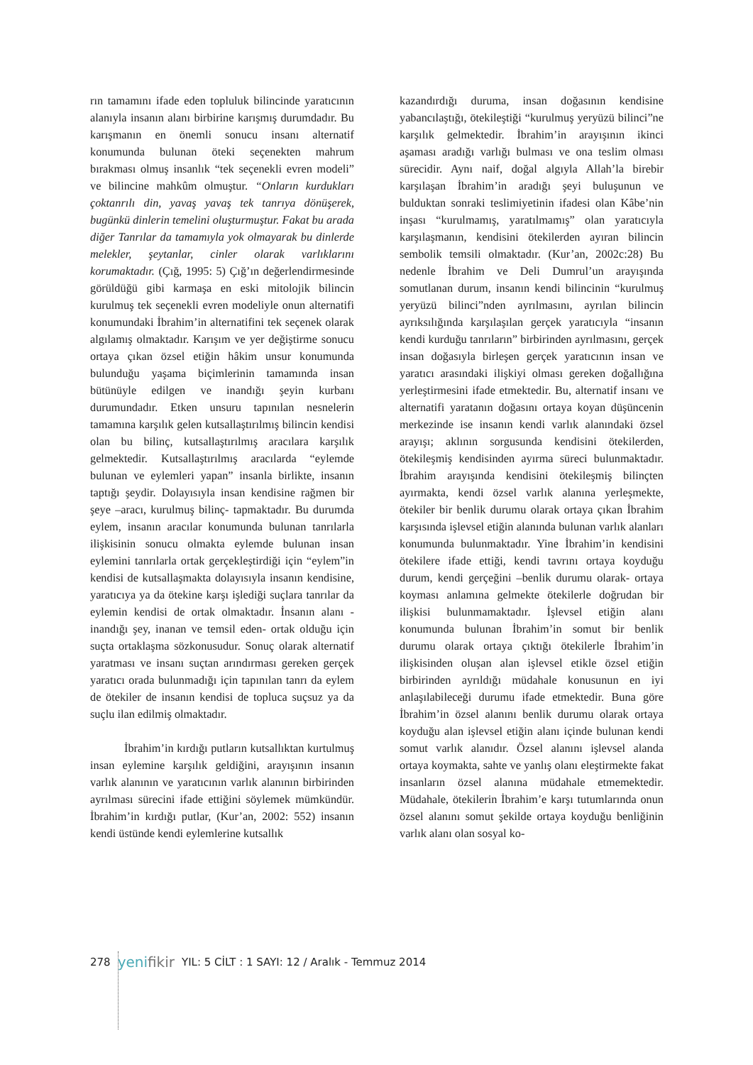rın tamamını ifade eden topluluk bilincinde yaratıcının alanıyla insanın alanı birbirine karışmış durumdadır. Bu karışmanın en önemli sonucu insanı alternatif konumunda bulunan öteki seçenekten mahrum bırakması olmuş insanlık “tek seçenekli evren modeli” ve bilincine mahkûm olmuştur. “Onların kurdukları çoktanrılı din, yavaş yavaş tek tanrıya dönüşerek, bugünkü dinlerin temelini oluşturmuştur. Fakat bu arada diğer Tanrılar da tamamıyla yok olmayarak bu dinlerde melekler, şeytanlar, cinler olarak varlıklarını korumaktadır. (Çığ, 1995: 5) Çığ’ın değerlendirmesinde görüldüğü gibi karmaşa en eski mitolojik bilincin kurulmuş tek seçenekli evren modeliyle onun alternatifi konumundaki İbrahim’in alternatifini tek seçenek olarak algılamış olmaktadır. Karışım ve yer değiştirme sonucu ortaya çıkan özsel etiğin hâkim unsur konumunda bulunduğu yaşama biçimlerinin tamamında insan bütünüyle edilgen ve inandığı şeyin kurbanı durumundadır. Etken unsuru tapınılan nesnelerin tamamına karşılık gelen kutsallaştırılmış bilincin kendisi olan bu bilinç, kutsallaştırılmış aracılara karşılık gelmektedir. Kutsallaştırılmış aracılarda “eylemde bulunan ve eylemleri yapan” insanla birlikte, insanın taptığı şeydir. Dolayısıyla insan kendisine rağmen bir şeye –aracı, kurulmuş bilinç- tapmaktadır. Bu durumda eylem, insanın aracılar konumunda bulunan tanrılarla ilişkisinin sonucu olmakta eylemde bulunan insan eylemini tanrılarla ortak gerçekleştirdiği için “eylem”in kendisi de kutsallaşmakta dolayısıyla insanın kendisine, yaratıcıya ya da ötekine karşı işlediği suçlara tanrılar da eylemin kendisi de ortak olmaktadır. İnsanın alanı -inandığı şey, inanan ve temsil eden- ortak olduğu için suçta ortaklaşma sözkonusudur. Sonuç olarak alternatif yaratması ve insanı suçtan arındırması gereken gerçek yaratıcı orada bulunmadığı için tapınılan tanrı da eylem de ötekiler de insanın kendisi de topluca suçsuz ya da suçlu ilan edilmiş olmaktadır.
İbrahim’in kırdığı putların kutsallıktan kurtulmuş insan eylemine karşılık geldiğini, arayışının insanın varlık alanının ve yaratıcının varlık alanının birbirinden ayrılması sürecini ifade ettiğini söylemek mümkündür. İbrahim’in kırdığı putlar, (Kur’an, 2002: 552) insanın kendi üstünde kendi eylemlerine kutsallık
kazandırdığı duruma, insan doğasının kendisine yabancılaştığı, ötekileştiği “kurulmuş yeryüzü bilinci”ne karşılık gelmektedir. İbrahim’in arayışının ikinci aşaması aradığı varlığı bulması ve ona teslim olması sürecidir. Aynı naif, doğal algıyla Allah’la birebir karşılaşan İbrahim’in aradığı şeyi buluşunun ve bulduktan sonraki teslimiyetinin ifadesi olan Kâbe’nin inşası “kurulmamış, yaratılmamış” olan yaratıcıyla karşılaşmanın, kendisini ötekilerden ayıran bilincin sembolik temsili olmaktadır. (Kur’an, 2002c:28) Bu nedenle İbrahim ve Deli Dumrul’un arayışında somutlanan durum, insanın kendi bilincinin “kurulmuş yeryüzü bilinci”nden ayrılmasını, ayrılan bilincin ayrıksılığında karşılaşılan gerçek yaratıcıyla “insanın kendi kurduğu tanrıların” birbirinden ayrılmasını, gerçek insan doğasıyla birleşen gerçek yaratıcının insan ve yaratıcı arasındaki ilişkiyi olması gereken doğallığına yerleştirmesini ifade etmektedir. Bu, alternatif insanı ve alternatifi yaratanın doğasını ortaya koyan düşüncenin merkezinde ise insanın kendi varlık alanındaki özsel arayışı; aklının sorgusunda kendisini ötekilerden, ötekileşmiş kendisinden ayırma süreci bulunmaktadır. İbrahim arayışında kendisini ötekileşmiş bilinçten ayırmakta, kendi özsel varlık alanına yerleşmekte, ötekiler bir benlik durumu olarak ortaya çıkan İbrahim karşısında işlevsel etiğin alanında bulunan varlık alanları konumunda bulunmaktadır. Yine İbrahim’in kendisini ötekilere ifade ettiği, kendi tavrını ortaya koyduğu durum, kendi gerçeğini –benlik durumu olarak- ortaya koyması anlamına gelmekte ötekilerle doğrudan bir ilişkisi bulunmamaktadır. İşlevsel etiğin alanı konumunda bulunan İbrahim’in somut bir benlik durumu olarak ortaya çıktığı ötekilerle İbrahim’in ilişkisinden oluşan alan işlevsel etikle özsel etiğin birbirinden ayrıldığı müdahale konusunun en iyi anlaşılabileceği durumu ifade etmektedir. Buna göre İbrahim’in özsel alanını benlik durumu olarak ortaya koyduğu alan işlevsel etiğin alanı içinde bulunan kendi somut varlık alanıdır. Özsel alanını işlevsel alanda ortaya koymakta, sahte ve yanlış olanı eleştirmekte fakat insanların özsel alanına müdahale etmemektedir. Müdahale, ötekilerin İbrahim’e karşı tutumlarında onun özsel alanını somut şekilde ortaya koyduğu benliğinin varlık alanı olan sosyal ko-
278 yenifikir YIL: 5 CİLT : 1 SAYI: 12 / Aralık - Temmuz 2014